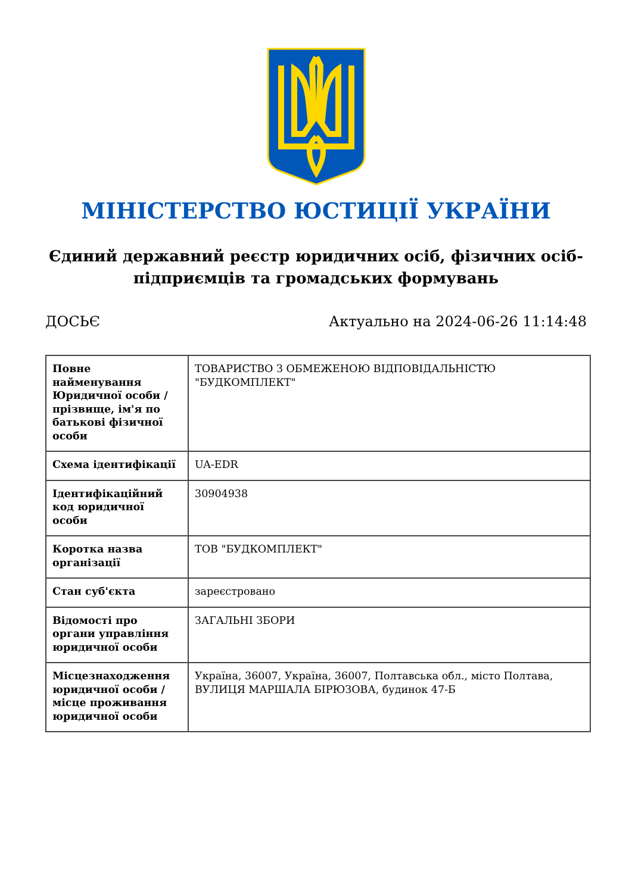МІНІСТЕРСТВО ЮСТИЦІЇ УКРАЇНИ
Єдиний державний реєстр юридичних осіб, фізичних осіб-підприємців та громадських формувань
ДОСЬЄ Актуально на 2024-06-26 11:14:48
| Повне найменування Юридичної особи / прізвище, ім'я по батькові фізичної особи | ТОВАРИСТВО З ОБМЕЖЕНОЮ ВІДПОВІДАЛЬНІСТЮ "БУДКОМПЛЕКТ" |
| Схема ідентифікації | UA-EDR |
| Ідентифікаційний код юридичної особи | 30904938 |
| Коротка назва організації | ТОВ "БУДКОМПЛЕКТ" |
| Стан суб'єкта | зареєстровано |
| Відомості про органи управління юридичної особи | ЗАГАЛЬНІ ЗБОРИ |
| Місцезнаходження юридичної особи / місце проживання юридичної особи | Україна, 36007, Україна, 36007, Полтавська обл., місто Полтава, ВУЛИЦЯ МАРШАЛА БІРЮЗОВА, будинок 47-Б |